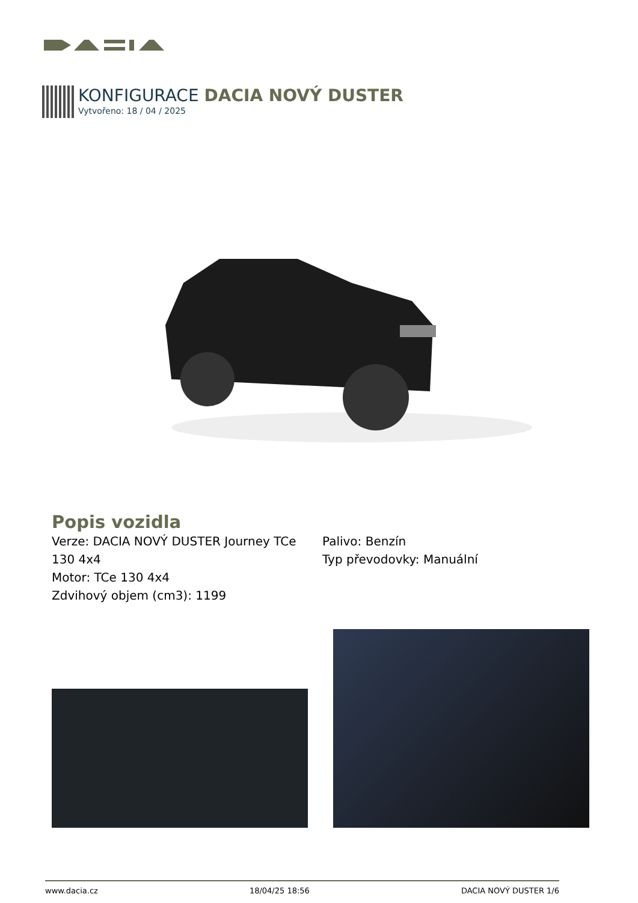KONFIGURACE DACIA NOVÝ DUSTER
Vytvořeno: 18 / 04 / 2025
Popis vozidla
Verze: DACIA NOVÝ DUSTER Journey TCe 130 4x4
Motor: TCe 130 4x4
Zdvihový objem (cm3): 1199
Palivo: Benzín
Typ převodovky: Manuální
www.dacia.cz 18/04/25 18:56 DACIA NOVÝ DUSTER 1/6